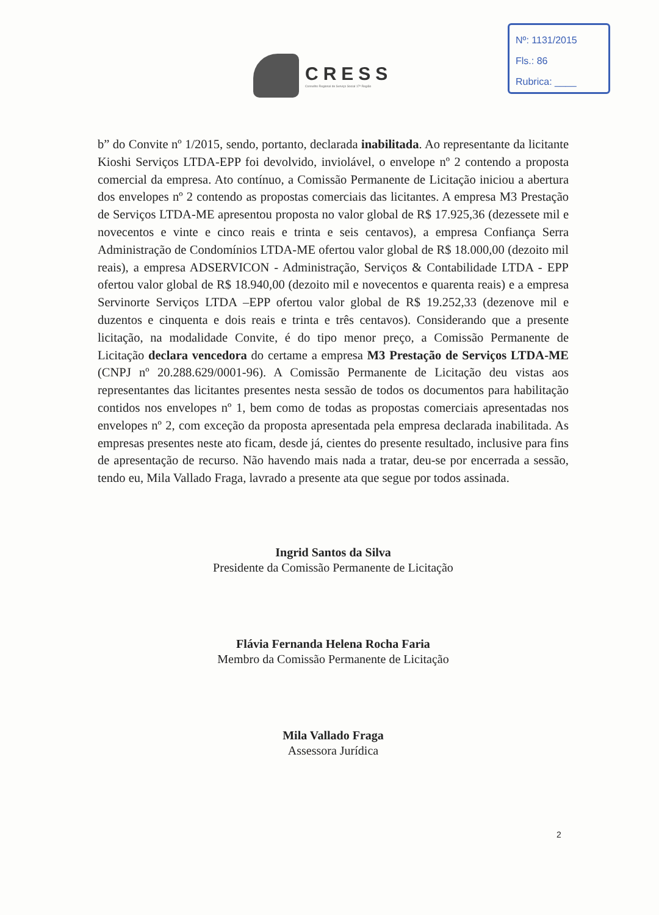Nº: 1131/2015
Fls.: 86
Rubrica: ____
CRESS
Conselho Regional de Serviço Social 17ª Região
b” do Convite nº 1/2015, sendo, portanto, declarada inabilitada. Ao representante da licitante Kioshi Serviços LTDA-EPP foi devolvido, inviolável, o envelope nº 2 contendo a proposta comercial da empresa. Ato contínuo, a Comissão Permanente de Licitação iniciou a abertura dos envelopes nº 2 contendo as propostas comerciais das licitantes. A empresa M3 Prestação de Serviços LTDA-ME apresentou proposta no valor global de R$ 17.925,36 (dezessete mil e novecentos e vinte e cinco reais e trinta e seis centavos), a empresa Confiança Serra Administração de Condomínios LTDA-ME ofertou valor global de R$ 18.000,00 (dezoito mil reais), a empresa ADSERVICON - Administração, Serviços & Contabilidade LTDA - EPP ofertou valor global de R$ 18.940,00 (dezoito mil e novecentos e quarenta reais) e a empresa Servinorte Serviços LTDA –EPP ofertou valor global de R$ 19.252,33 (dezenove mil e duzentos e cinquenta e dois reais e trinta e três centavos). Considerando que a presente licitação, na modalidade Convite, é do tipo menor preço, a Comissão Permanente de Licitação declara vencedora do certame a empresa M3 Prestação de Serviços LTDA-ME (CNPJ nº 20.288.629/0001-96). A Comissão Permanente de Licitação deu vistas aos representantes das licitantes presentes nesta sessão de todos os documentos para habilitação contidos nos envelopes nº 1, bem como de todas as propostas comerciais apresentadas nos envelopes nº 2, com exceção da proposta apresentada pela empresa declarada inabilitada. As empresas presentes neste ato ficam, desde já, cientes do presente resultado, inclusive para fins de apresentação de recurso. Não havendo mais nada a tratar, deu-se por encerrada a sessão, tendo eu, Mila Vallado Fraga, lavrado a presente ata que segue por todos assinada.
Ingrid Santos da Silva
Presidente da Comissão Permanente de Licitação
Flávia Fernanda Helena Rocha Faria
Membro da Comissão Permanente de Licitação
Mila Vallado Fraga
Assessora Jurídica
2